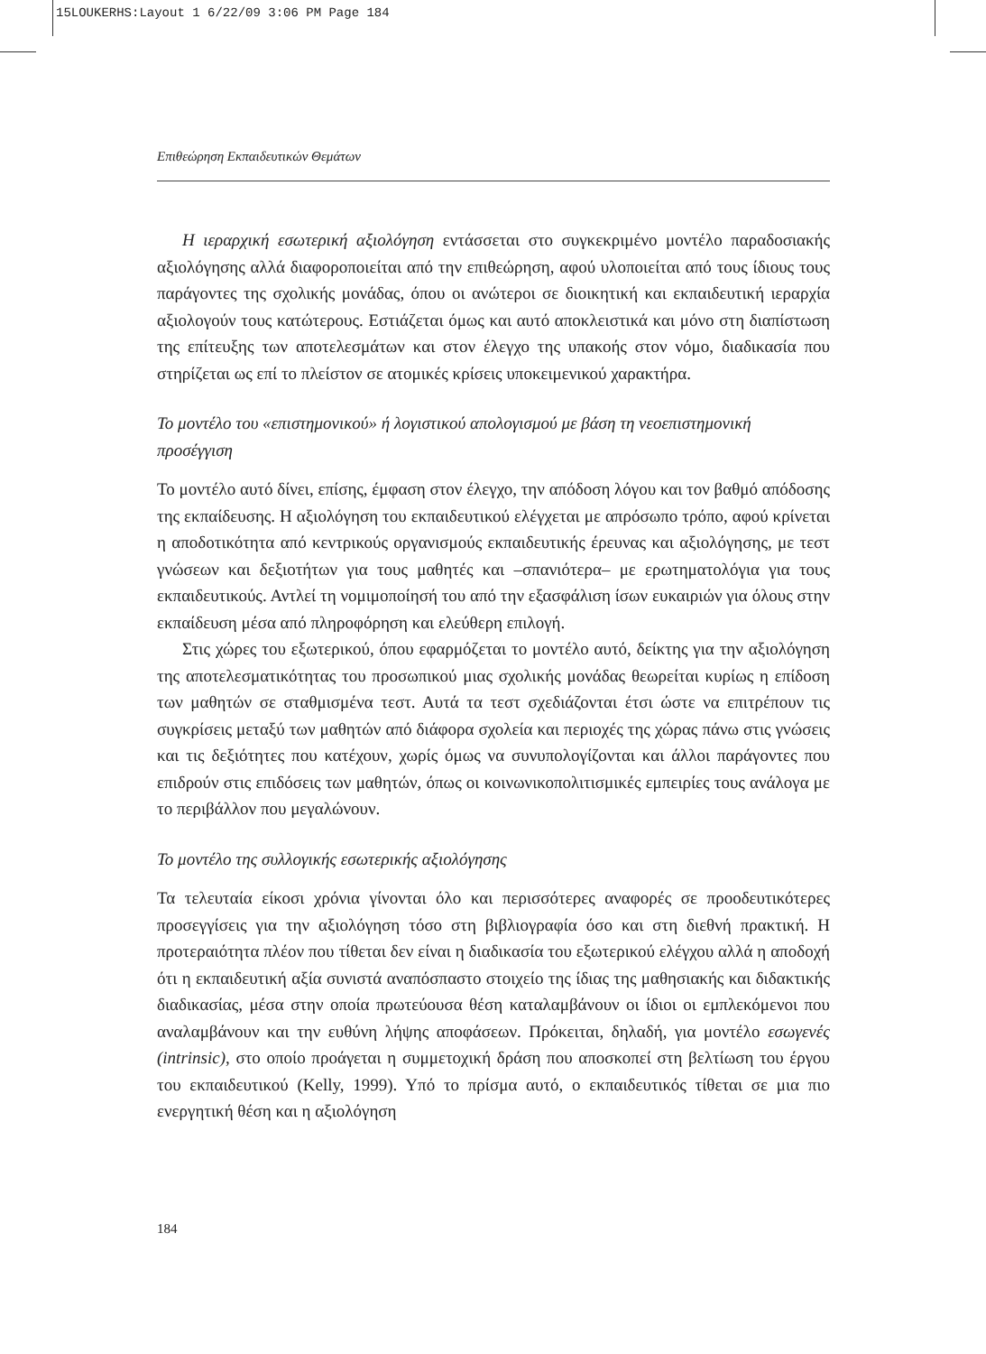15LOUKERHS:Layout 1 6/22/09 3:06 PM Page 184
Επιθεώρηση Εκπαιδευτικών Θεμάτων
Η ιεραρχική εσωτερική αξιολόγηση εντάσσεται στο συγκεκριμένο μοντέλο παραδοσιακής αξιολόγησης αλλά διαφοροποιείται από την επιθεώρηση, αφού υλοποιείται από τους ίδιους τους παράγοντες της σχολικής μονάδας, όπου οι ανώτεροι σε διοικητική και εκπαιδευτική ιεραρχία αξιολογούν τους κατώτερους. Εστιάζεται όμως και αυτό αποκλειστικά και μόνο στη διαπίστωση της επίτευξης των αποτελεσμάτων και στον έλεγχο της υπακοής στον νόμο, διαδικασία που στηρίζεται ως επί το πλείστον σε ατομικές κρίσεις υποκειμενικού χαρακτήρα.
Το μοντέλο του «επιστημονικού» ή λογιστικού απολογισμού με βάση τη νεοεπιστημονική προσέγγιση
Το μοντέλο αυτό δίνει, επίσης, έμφαση στον έλεγχο, την απόδοση λόγου και τον βαθμό απόδοσης της εκπαίδευσης. Η αξιολόγηση του εκπαιδευτικού ελέγχεται με απρόσωπο τρόπο, αφού κρίνεται η αποδοτικότητα από κεντρικούς οργανισμούς εκπαιδευτικής έρευνας και αξιολόγησης, με τεστ γνώσεων και δεξιοτήτων για τους μαθητές και –σπανιότερα– με ερωτηματολόγια για τους εκπαιδευτικούς. Αντλεί τη νομιμοποίησή του από την εξασφάλιση ίσων ευκαιριών για όλους στην εκπαίδευση μέσα από πληροφόρηση και ελεύθερη επιλογή.
Στις χώρες του εξωτερικού, όπου εφαρμόζεται το μοντέλο αυτό, δείκτης για την αξιολόγηση της αποτελεσματικότητας του προσωπικού μιας σχολικής μονάδας θεωρείται κυρίως η επίδοση των μαθητών σε σταθμισμένα τεστ. Αυτά τα τεστ σχεδιάζονται έτσι ώστε να επιτρέπουν τις συγκρίσεις μεταξύ των μαθητών από διάφορα σχολεία και περιοχές της χώρας πάνω στις γνώσεις και τις δεξιότητες που κατέχουν, χωρίς όμως να συνυπολογίζονται και άλλοι παράγοντες που επιδρούν στις επιδόσεις των μαθητών, όπως οι κοινωνικοπολιτισμικές εμπειρίες τους ανάλογα με το περιβάλλον που μεγαλώνουν.
Το μοντέλο της συλλογικής εσωτερικής αξιολόγησης
Τα τελευταία είκοσι χρόνια γίνονται όλο και περισσότερες αναφορές σε προοδευτικότερες προσεγγίσεις για την αξιολόγηση τόσο στη βιβλιογραφία όσο και στη διεθνή πρακτική. Η προτεραιότητα πλέον που τίθεται δεν είναι η διαδικασία του εξωτερικού ελέγχου αλλά η αποδοχή ότι η εκπαιδευτική αξία συνιστά αναπόσπαστο στοιχείο της ίδιας της μαθησιακής και διδακτικής διαδικασίας, μέσα στην οποία πρωτεύουσα θέση καταλαμβάνουν οι ίδιοι οι εμπλεκόμενοι που αναλαμβάνουν και την ευθύνη λήψης αποφάσεων. Πρόκειται, δηλαδή, για μοντέλο εσωγενές (intrinsic), στο οποίο προάγεται η συμμετοχική δράση που αποσκοπεί στη βελτίωση του έργου του εκπαιδευτικού (Kelly, 1999). Υπό το πρίσμα αυτό, ο εκπαιδευτικός τίθεται σε μια πιο ενεργητική θέση και η αξιολόγηση
184